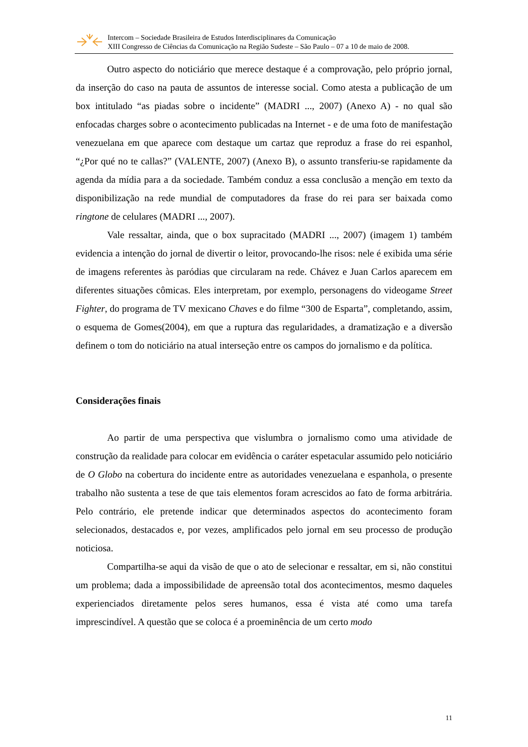Intercom – Sociedade Brasileira de Estudos Interdisciplinares da Comunicação
XIII Congresso de Ciências da Comunicação na Região Sudeste – São Paulo – 07 a 10 de maio de 2008.
Outro aspecto do noticiário que merece destaque é a comprovação, pelo próprio jornal, da inserção do caso na pauta de assuntos de interesse social. Como atesta a publicação de um box intitulado “as piadas sobre o incidente” (MADRI ..., 2007) (Anexo A) - no qual são enfocadas charges sobre o acontecimento publicadas na Internet - e de uma foto de manifestação venezuelana em que aparece com destaque um cartaz que reproduz a frase do rei espanhol, “¿Por qué no te callas?” (VALENTE, 2007) (Anexo B), o assunto transferiu-se rapidamente da agenda da mídia para a da sociedade. Também conduz a essa conclusão a menção em texto da disponibilização na rede mundial de computadores da frase do rei para ser baixada como ringtone de celulares (MADRI ..., 2007).
Vale ressaltar, ainda, que o box supracitado (MADRI ..., 2007) (imagem 1) também evidencia a intenção do jornal de divertir o leitor, provocando-lhe risos: nele é exibida uma série de imagens referentes às paródias que circularam na rede. Chávez e Juan Carlos aparecem em diferentes situações cômicas. Eles interpretam, por exemplo, personagens do videogame Street Fighter, do programa de TV mexicano Chaves e do filme “300 de Esparta”, completando, assim, o esquema de Gomes(2004), em que a ruptura das regularidades, a dramatização e a diversão definem o tom do noticiário na atual interseção entre os campos do jornalismo e da política.
Considerações finais
Ao partir de uma perspectiva que vislumbra o jornalismo como uma atividade de construção da realidade para colocar em evidência o caráter espetacular assumido pelo noticiário de O Globo na cobertura do incidente entre as autoridades venezuelana e espanhola, o presente trabalho não sustenta a tese de que tais elementos foram acrescidos ao fato de forma arbitrária. Pelo contrário, ele pretende indicar que determinados aspectos do acontecimento foram selecionados, destacados e, por vezes, amplificados pelo jornal em seu processo de produção noticiosa.
Compartilha-se aqui da visão de que o ato de selecionar e ressaltar, em si, não constitui um problema; dada a impossibilidade de apreensão total dos acontecimentos, mesmo daqueles experienciados diretamente pelos seres humanos, essa é vista até como uma tarefa imprescindível. A questão que se coloca é a proeminência de um certo modo
11